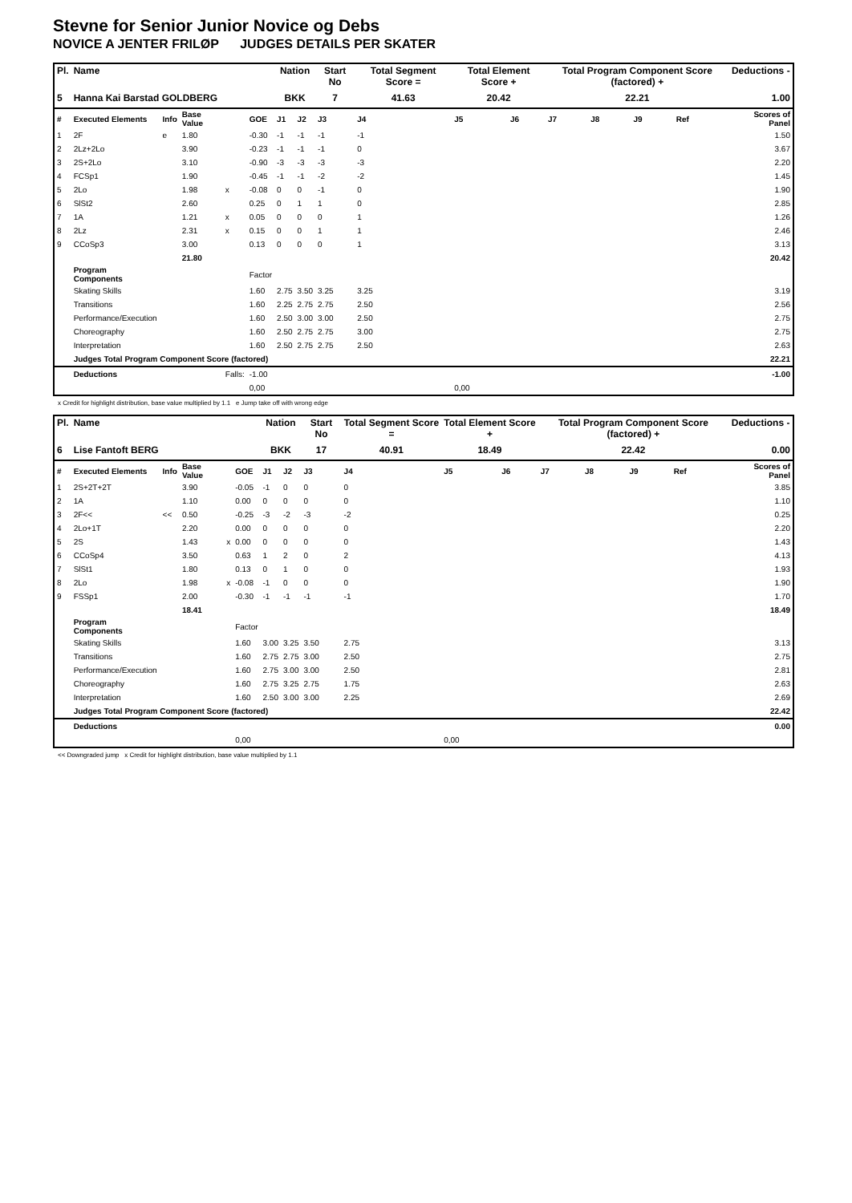Stevne for Senior Junior Novice og Debs
NOVICE A JENTER FRILØP JUDGES DETAILS PER SKATER
| Pl. | Name | | | | | Nation | | Start No | Total Segment Score = | Total Element Score + | | Total Program Component Score (factored) + | | | | Deductions - |
| --- | --- | --- | --- | --- | --- | --- | --- | --- | --- | --- | --- | --- | --- | --- | --- | --- |
| 5 | Hanna Kai Barstad GOLDBERG | | | | | BKK | | 7 | 41.63 | 20.42 | | 22.21 | | | | 1.00 |
| # | Executed Elements | Info | Base Value | | GOE | J1 | J2 | J3 | J4 | J5 | J6 | J7 | J8 | J9 | Ref | Scores of Panel |
| 1 | 2F | e | 1.80 | | -0.30 | -1 | -1 | -1 | -1 | | | | | | | 1.50 |
| 2 | 2Lz+2Lo | | 3.90 | | -0.23 | -1 | -1 | -1 | 0 | | | | | | | 3.67 |
| 3 | 2S+2Lo | | 3.10 | | -0.90 | -3 | -3 | -3 | -3 | | | | | | | 2.20 |
| 4 | FCSp1 | | 1.90 | | -0.45 | -1 | -1 | -2 | -2 | | | | | | | 1.45 |
| 5 | 2Lo | | 1.98 | x | -0.08 | 0 | 0 | -1 | 0 | | | | | | | 1.90 |
| 6 | SlSt2 | | 2.60 | | 0.25 | 0 | 1 | 1 | 0 | | | | | | | 2.85 |
| 7 | 1A | | 1.21 | x | 0.05 | 0 | 0 | 0 | 1 | | | | | | | 1.26 |
| 8 | 2Lz | | 2.31 | x | 0.15 | 0 | 0 | 1 | 1 | | | | | | | 2.46 |
| 9 | CCoSp3 | | 3.00 | | 0.13 | 0 | 0 | 0 | 1 | | | | | | | 3.13 |
| | | | 21.80 | | | | | | | | | | | | | 20.42 |
| | Program Components | | | | Factor | | | | | | | | | | | |
| | Skating Skills | | | | 1.60 | 2.75 | 3.50 | 3.25 | 3.25 | | | | | | | 3.19 |
| | Transitions | | | | 1.60 | 2.25 | 2.75 | 2.75 | 2.50 | | | | | | | 2.56 |
| | Performance/Execution | | | | 1.60 | 2.50 | 3.00 | 3.00 | 2.50 | | | | | | | 2.75 |
| | Choreography | | | | 1.60 | 2.50 | 2.75 | 2.75 | 3.00 | | | | | | | 2.75 |
| | Interpretation | | | | 1.60 | 2.50 | 2.75 | 2.75 | 2.50 | | | | | | | 2.63 |
| | Judges Total Program Component Score (factored) | | | | | | | | | | | | | | | 22.21 |
| | Deductions | | | Falls: | -1.00 | | | | | | | | | | | -1.00 |
| | | | | | 0,00 | | | | | 0,00 | | | | | | |
x Credit for highlight distribution, base value multiplied by 1.1 e Jump take off with wrong edge
| Pl. | Name | | | | | Nation | | Start No | Total Segment Score = | Total Element Score + | | Total Program Component Score (factored) + | | | | Deductions - |
| --- | --- | --- | --- | --- | --- | --- | --- | --- | --- | --- | --- | --- | --- | --- | --- | --- |
| 6 | Lise Fantoft BERG | | | | | BKK | | 17 | 40.91 | 18.49 | | 22.42 | | | | 0.00 |
| # | Executed Elements | Info | Base Value | | GOE | J1 | J2 | J3 | J4 | J5 | J6 | J7 | J8 | J9 | Ref | Scores of Panel |
| 1 | 2S+2T+2T | | 3.90 | | -0.05 | -1 | 0 | 0 | 0 | | | | | | | 3.85 |
| 2 | 1A | | 1.10 | | 0.00 | 0 | 0 | 0 | 0 | | | | | | | 1.10 |
| 3 | 2F<< | << | 0.50 | | -0.25 | -3 | -2 | -3 | -2 | | | | | | | 0.25 |
| 4 | 2Lo+1T | | 2.20 | | 0.00 | 0 | 0 | 0 | 0 | | | | | | | 2.20 |
| 5 | 2S | | 1.43 | x | 0.00 | 0 | 0 | 0 | 0 | | | | | | | 1.43 |
| 6 | CCoSp4 | | 3.50 | | 0.63 | 1 | 2 | 0 | 2 | | | | | | | 4.13 |
| 7 | SlSt1 | | 1.80 | | 0.13 | 0 | 1 | 0 | 0 | | | | | | | 1.93 |
| 8 | 2Lo | | 1.98 | x | -0.08 | -1 | 0 | 0 | 0 | | | | | | | 1.90 |
| 9 | FSSp1 | | 2.00 | | -0.30 | -1 | -1 | -1 | -1 | | | | | | | 1.70 |
| | | | 18.41 | | | | | | | | | | | | | 18.49 |
| | Program Components | | | | Factor | | | | | | | | | | | |
| | Skating Skills | | | | 1.60 | 3.00 | 3.25 | 3.50 | 2.75 | | | | | | | 3.13 |
| | Transitions | | | | 1.60 | 2.75 | 2.75 | 3.00 | 2.50 | | | | | | | 2.75 |
| | Performance/Execution | | | | 1.60 | 2.75 | 3.00 | 3.00 | 2.50 | | | | | | | 2.81 |
| | Choreography | | | | 1.60 | 2.75 | 3.25 | 2.75 | 1.75 | | | | | | | 2.63 |
| | Interpretation | | | | 1.60 | 2.50 | 3.00 | 3.00 | 2.25 | | | | | | | 2.69 |
| | Judges Total Program Component Score (factored) | | | | | | | | | | | | | | | 22.42 |
| | Deductions | | | | | | | | | | | | | | | 0.00 |
| | | | | | 0,00 | | | | | 0,00 | | | | | | |
<< Downgraded jump x Credit for highlight distribution, base value multiplied by 1.1